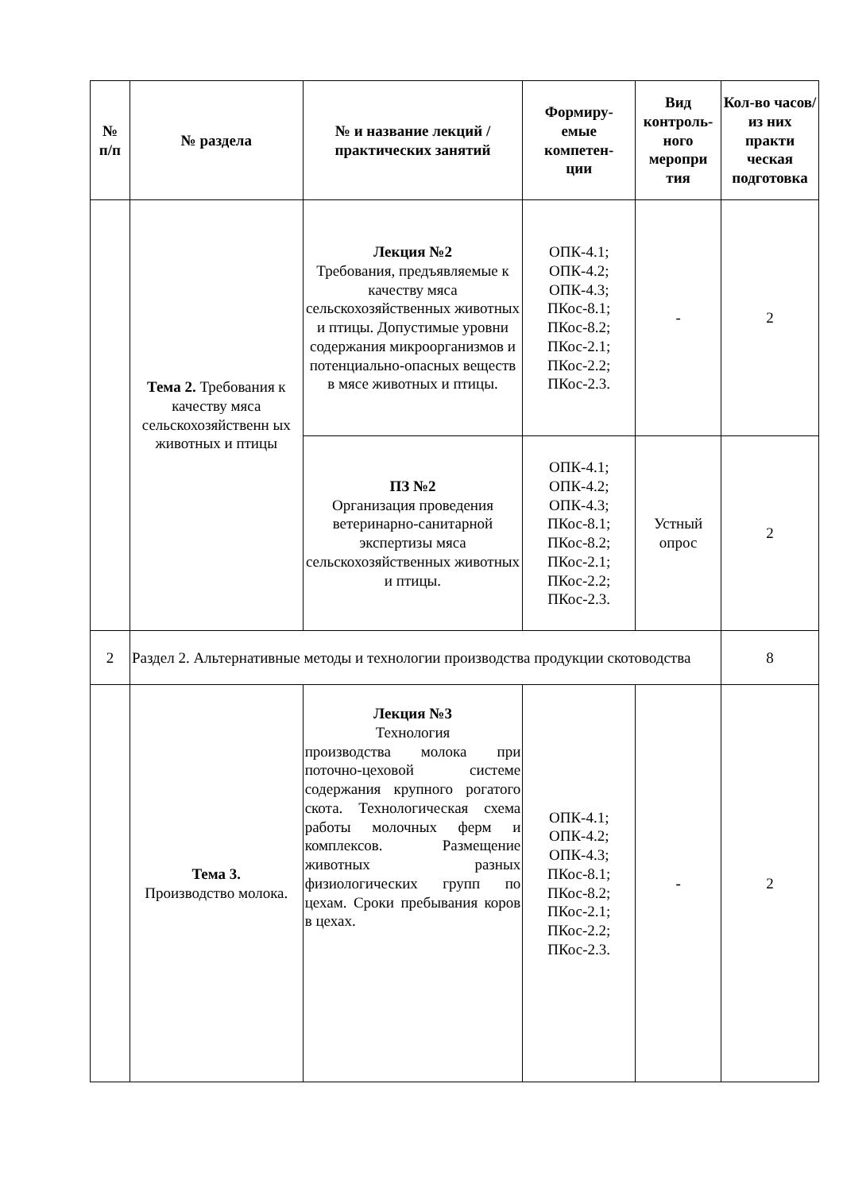| № п/п | № раздела | № и название лекций / практических занятий | Формиру- емые компетен- ции | Вид контроль-ного меропри тия | Кол-во часов/ из них практи ческая подготовка |
| --- | --- | --- | --- | --- | --- |
| | Тема 2. Требования к качеству мяса сельскохозяйственн ых животных и птицы | Лекция №2 Требования, предъявляемые к качеству мяса сельскохозяйственных животных и птицы. Допустимые уровни содержания микроорганизмов и потенциально-опасных веществ в мясе животных и птицы. | ОПК-4.1; ОПК-4.2; ОПК-4.3; ПКос-8.1; ПКос-8.2; ПКос-2.1; ПКос-2.2; ПКос-2.3. | - | 2 |
| | | ПЗ №2 Организация проведения ветеринарно-санитарной экспертизы мяса сельскохозяйственных животных и птицы. | ОПК-4.1; ОПК-4.2; ОПК-4.3; ПКос-8.1; ПКос-8.2; ПКос-2.1; ПКос-2.2; ПКос-2.3. | Устный опрос | 2 |
| 2 | Раздел 2. Альтернативные методы и технологии производства продукции скотоводства | | | | 8 |
| | Тема 3. Производство молока. | Лекция №3 Технология производства молока при поточно-цеховой системе содержания крупного рогатого скота. Технологическая схема работы молочных ферм и комплексов. Размещение животных разных физиологических групп по цехам. Сроки пребывания коров в цехах. | ОПК-4.1; ОПК-4.2; ОПК-4.3; ПКос-8.1; ПКос-8.2; ПКос-2.1; ПКос-2.2; ПКос-2.3. | - | 2 |